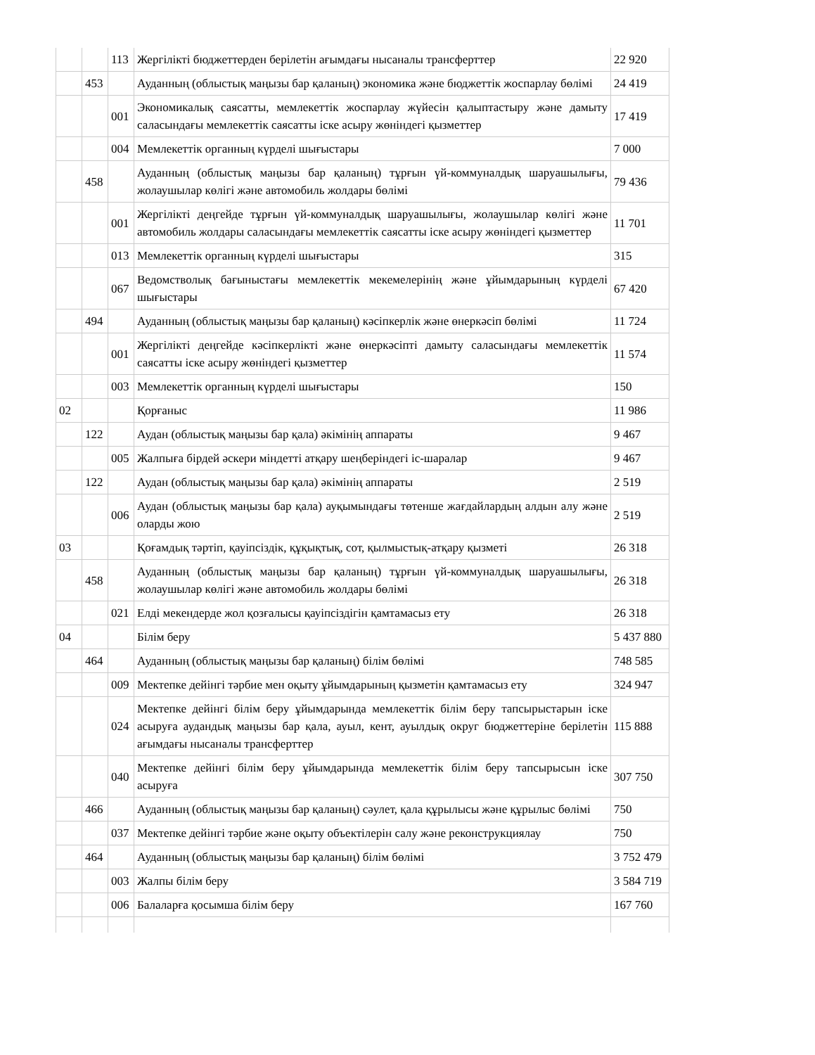| | | 113 | Жергілікті бюджеттерден берілетін ағымдағы нысаналы трансферттер | 22 920 |
| | 453 | | Ауданның (облыстық маңызы бар қаланың) экономика және бюджеттік жоспарлау бөлімі | 24 419 |
| | | 001 | Экономикалық саясатты, мемлекеттік жоспарлау жүйесін қалыптастыру және дамыту саласындағы мемлекеттік саясатты іске асыру жөніндегі қызметтер | 17 419 |
| | | 004 | Мемлекеттік органның күрделі шығыстары | 7 000 |
| | 458 | | Ауданның (облыстық маңызы бар қаланың) тұрғын үй-коммуналдық шаруашылығы, жолаушылар көлігі және автомобиль жолдары бөлімі | 79 436 |
| | | 001 | Жергілікті деңгейде тұрғын үй-коммуналдық шаруашылығы, жолаушылар көлігі және автомобиль жолдары саласындағы мемлекеттік саясатты іске асыру жөніндегі қызметтер | 11 701 |
| | | 013 | Мемлекеттік органның күрделі шығыстары | 315 |
| | | 067 | Ведомстволық бағыныстағы мемлекеттік мекемелерінің және ұйымдарының күрделі шығыстары | 67 420 |
| | 494 | | Ауданның (облыстық маңызы бар қаланың) кәсіпкерлік және өнеркәсіп бөлімі | 11 724 |
| | | 001 | Жергілікті деңгейде кәсіпкерлікті және өнеркәсіпті дамыту саласындағы мемлекеттік саясатты іске асыру жөніндегі қызметтер | 11 574 |
| | | 003 | Мемлекеттік органның күрделі шығыстары | 150 |
| 02 | | | Қорғаныс | 11 986 |
| | 122 | | Аудан (облыстық маңызы бар қала) әкімінің аппараты | 9 467 |
| | | 005 | Жалпыға бірдей әскери міндетті атқару шеңберіндегі іс-шаралар | 9 467 |
| | 122 | | Аудан (облыстық маңызы бар қала) әкімінің аппараты | 2 519 |
| | | 006 | Аудан (облыстық маңызы бар қала) ауқымындағы төтенше жағдайлардың алдын алу және оларды жою | 2 519 |
| 03 | | | Қоғамдық тәртіп, қауіпсіздік, құқықтық, сот, қылмыстық-атқару қызметі | 26 318 |
| | 458 | | Ауданның (облыстық маңызы бар қаланың) тұрғын үй-коммуналдық шаруашылығы, жолаушылар көлігі және автомобиль жолдары бөлімі | 26 318 |
| | | 021 | Елді мекендерде жол қозғалысы қауіпсіздігін қамтамасыз ету | 26 318 |
| 04 | | | Білім беру | 5 437 880 |
| | 464 | | Ауданның (облыстық маңызы бар қаланың) білім бөлімі | 748 585 |
| | | 009 | Мектепке дейінгі тәрбие мен оқыту ұйымдарының қызметін қамтамасыз ету | 324 947 |
| | | 024 | Мектепке дейінгі білім беру ұйымдарында мемлекеттік білім беру тапсырыстарын іске асыруға аудандық маңызы бар қала, ауыл, кент, ауылдық округ бюджеттеріне берілетін ағымдағы нысаналы трансферттер | 115 888 |
| | | 040 | Мектепке дейінгі білім беру ұйымдарында мемлекеттік білім беру тапсырысын іске асыруға | 307 750 |
| | 466 | | Ауданның (облыстық маңызы бар қаланың) сәулет, қала құрылысы және құрылыс бөлімі | 750 |
| | | 037 | Мектепке дейінгі тәрбие және оқыту объектілерін салу және реконструкциялау | 750 |
| | 464 | | Ауданның (облыстық маңызы бар қаланың) білім бөлімі | 3 752 479 |
| | | 003 | Жалпы білім беру | 3 584 719 |
| | | 006 | Балаларға қосымша білім беру | 167 760 |